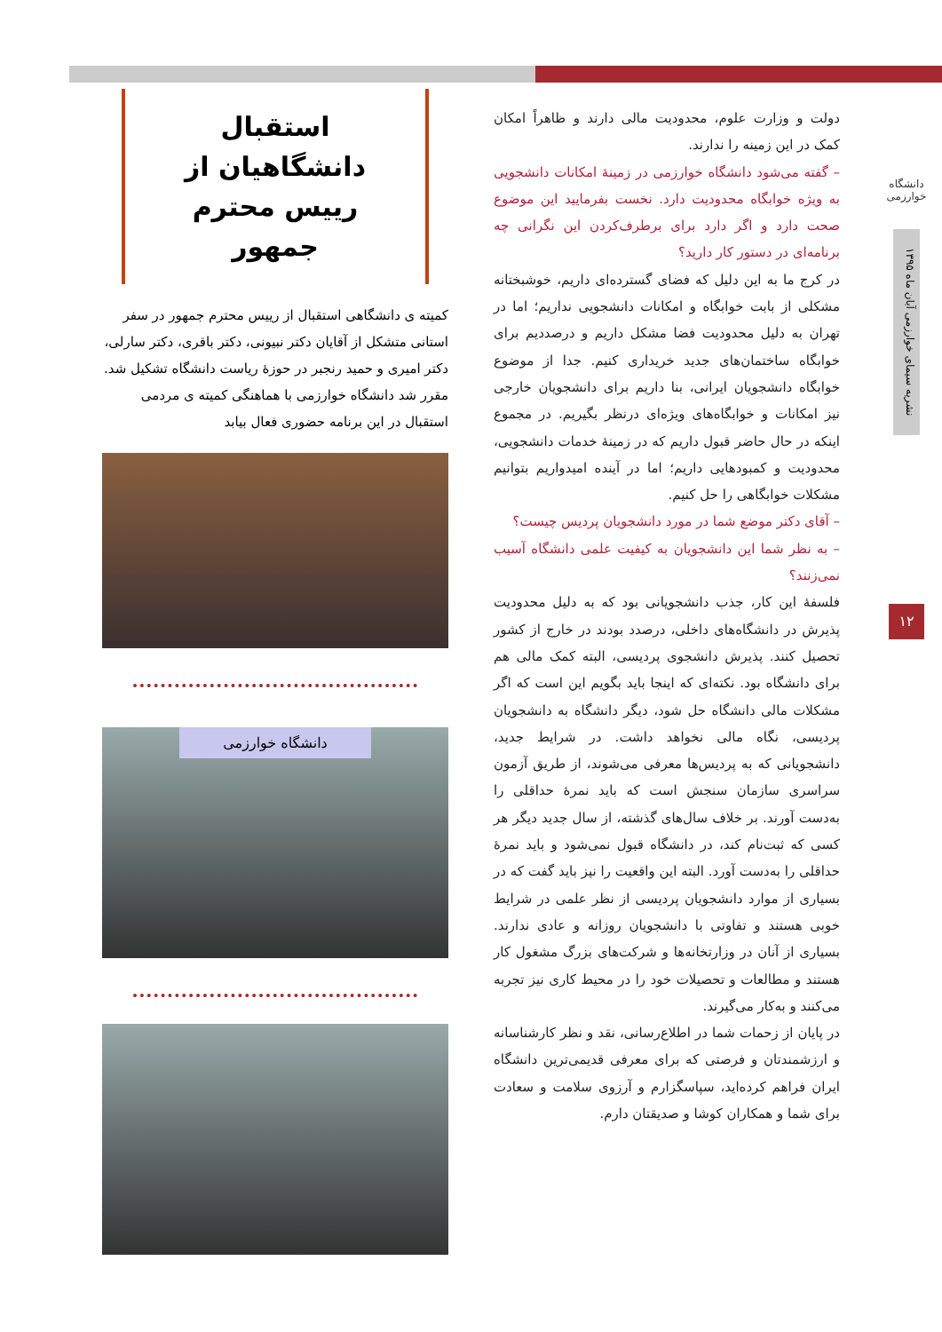دانشگاه خوارزمی
نشریه سیمای خوارزمی آبان ماه ۱۳۹۵
۱۲
دولت و وزارت علوم، محدودیت مالی دارند و ظاهراً امکان کمک در این زمینه را ندارند.
– گفته می‌شود دانشگاه خوارزمی در زمینهٔ امکانات دانشجویی به ویژه خوابگاه محدودیت دارد. نخست بفرمایید این موضوع صحت دارد و اگر دارد برای برطرف‌کردن این نگرانی چه برنامه‌ای در دستور کار دارید؟
در کرج ما به این دلیل که فضای گسترده‌ای داریم، خوشبختانه مشکلی از بابت خوابگاه و امکانات دانشجویی نداریم؛ اما در تهران به دلیل محدودیت فضا مشکل داریم و درصددیم برای خوابگاه ساختمان‌های جدید خریداری کنیم. جدا از موضوع خوابگاه دانشجویان ایرانی، بنا داریم برای دانشجویان خارجی نیز امکانات و خوابگاه‌های ویژه‌ای درنظر بگیریم. در مجموع اینکه در حال حاضر قبول داریم که در زمینهٔ خدمات دانشجویی، محدودیت و کمبودهایی داریم؛ اما در آینده امیدواریم بتوانیم مشکلات خوابگاهی را حل کنیم.
– آقای دکتر موضع شما در مورد دانشجویان پردیس چیست؟
– به نظر شما این دانشجویان به کیفیت علمی دانشگاه آسیب نمی‌زنند؟
فلسفهٔ این کار، جذب دانشجویانی بود که به دلیل محدودیت پذیرش در دانشگاه‌های داخلی، درصدد بودند در خارج از کشور تحصیل کنند. پذیرش دانشجوی پردیسی، البته کمک مالی هم برای دانشگاه بود. نکته‌ای که اینجا باید بگویم این است که اگر مشکلات مالی دانشگاه حل شود، دیگر دانشگاه به دانشجویان پردیسی، نگاه مالی نخواهد داشت. در شرایط جدید، دانشجویانی که به پردیس‌ها معرفی می‌شوند، از طریق آزمون سراسری سازمان سنجش است که باید نمرهٔ حداقلی را به‌دست آورند. بر خلاف سال‌های گذشته، از سال جدید دیگر هر کسی که ثبت‌نام کند، در دانشگاه قبول نمی‌شود و باید نمرهٔ حداقلی را به‌دست آورد. البته این واقعیت را نیز باید گفت که در بسیاری از موارد دانشجویان پردیسی از نظر علمی در شرایط خوبی هستند و تفاوتی با دانشجویان روزانه و عادی ندارند. بسیاری از آنان در وزارتخانه‌ها و شرکت‌های بزرگ مشغول کار هستند و مطالعات و تحصیلات خود را در محیط کاری نیز تجربه می‌کنند و به‌کار می‌گیرند.
در پایان از زحمات شما در اطلاع‌رسانی، نقد و نظر کارشناسانه و ارزشمندتان و فرصتی که برای معرفی قدیمی‌ترین دانشگاه ایران فراهم کرده‌اید، سپاسگزارم و آرزوی سلامت و سعادت برای شما و همکاران کوشا و صدیقتان دارم.
استقبال دانشگاهیان از
رییس محترم جمهور
کمیته ی دانشگاهی استقبال از رییس محترم جمهور در سفر استانی متشکل از آقایان دکتر نبیونی، دکتر باقری، دکتر سارلی، دکتر امیری و حمید رنجبر در حوزهٔ ریاست دانشگاه تشکیل شد.
مقرر شد دانشگاه خوارزمی با هماهنگی کمیته ی مردمی استقبال در این برنامه حضوری فعال بیابد
دانشگاه خوارزمی